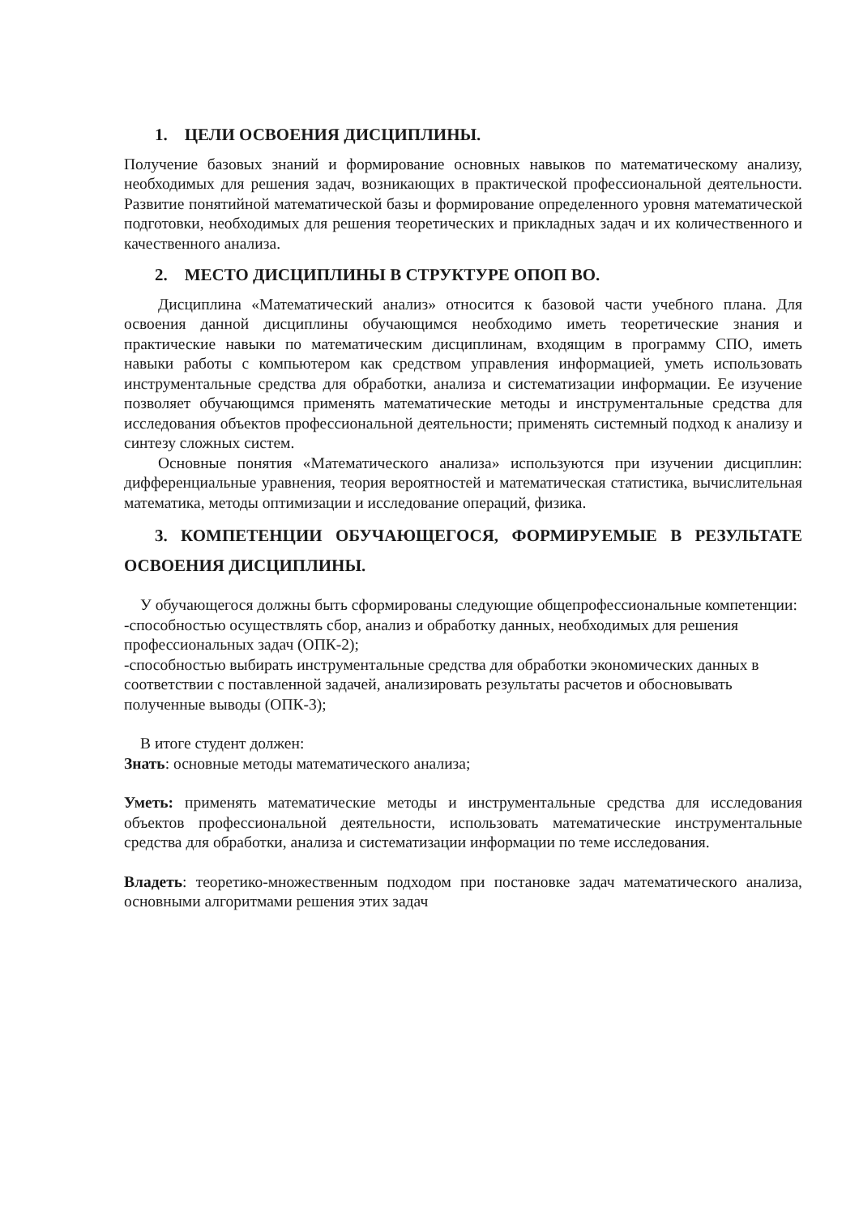1. ЦЕЛИ ОСВОЕНИЯ ДИСЦИПЛИНЫ.
Получение базовых знаний и формирование основных навыков по математическому анализу, необходимых для решения задач, возникающих в практической профессиональной деятельности. Развитие понятийной математической базы и формирование определенного уровня математической подготовки, необходимых для решения теоретических и прикладных задач и их количественного и качественного анализа.
2. МЕСТО ДИСЦИПЛИНЫ В СТРУКТУРЕ ОПОП ВО.
Дисциплина «Математический анализ» относится к базовой части учебного плана. Для освоения данной дисциплины обучающимся необходимо иметь теоретические знания и практические навыки по математическим дисциплинам, входящим в программу СПО, иметь навыки работы с компьютером как средством управления информацией, уметь использовать инструментальные средства для обработки, анализа и систематизации информации. Ее изучение позволяет обучающимся применять математические методы и инструментальные средства для исследования объектов профессиональной деятельности; применять системный подход к анализу и синтезу сложных систем.
Основные понятия «Математического анализа» используются при изучении дисциплин: дифференциальные уравнения, теория вероятностей и математическая статистика, вычислительная математика, методы оптимизации и исследование операций, физика.
3. КОМПЕТЕНЦИИ ОБУЧАЮЩЕГОСЯ, ФОРМИРУЕМЫЕ В РЕЗУЛЬТАТЕ ОСВОЕНИЯ ДИСЦИПЛИНЫ.
У обучающегося должны быть сформированы следующие общепрофессиональные компетенции:
-способностью осуществлять сбор, анализ и обработку данных, необходимых для решения профессиональных задач (ОПК-2);
-способностью выбирать инструментальные средства для обработки экономических данных в соответствии с поставленной задачей, анализировать результаты расчетов и обосновывать полученные выводы (ОПК-3);
В итоге студент должен:
Знать: основные методы математического анализа;
Уметь: применять математические методы и инструментальные средства для исследования объектов профессиональной деятельности, использовать математические инструментальные средства для обработки, анализа и систематизации информации по теме исследования.
Владеть: теоретико-множественным подходом при постановке задач математического анализа, основными алгоритмами решения этих задач